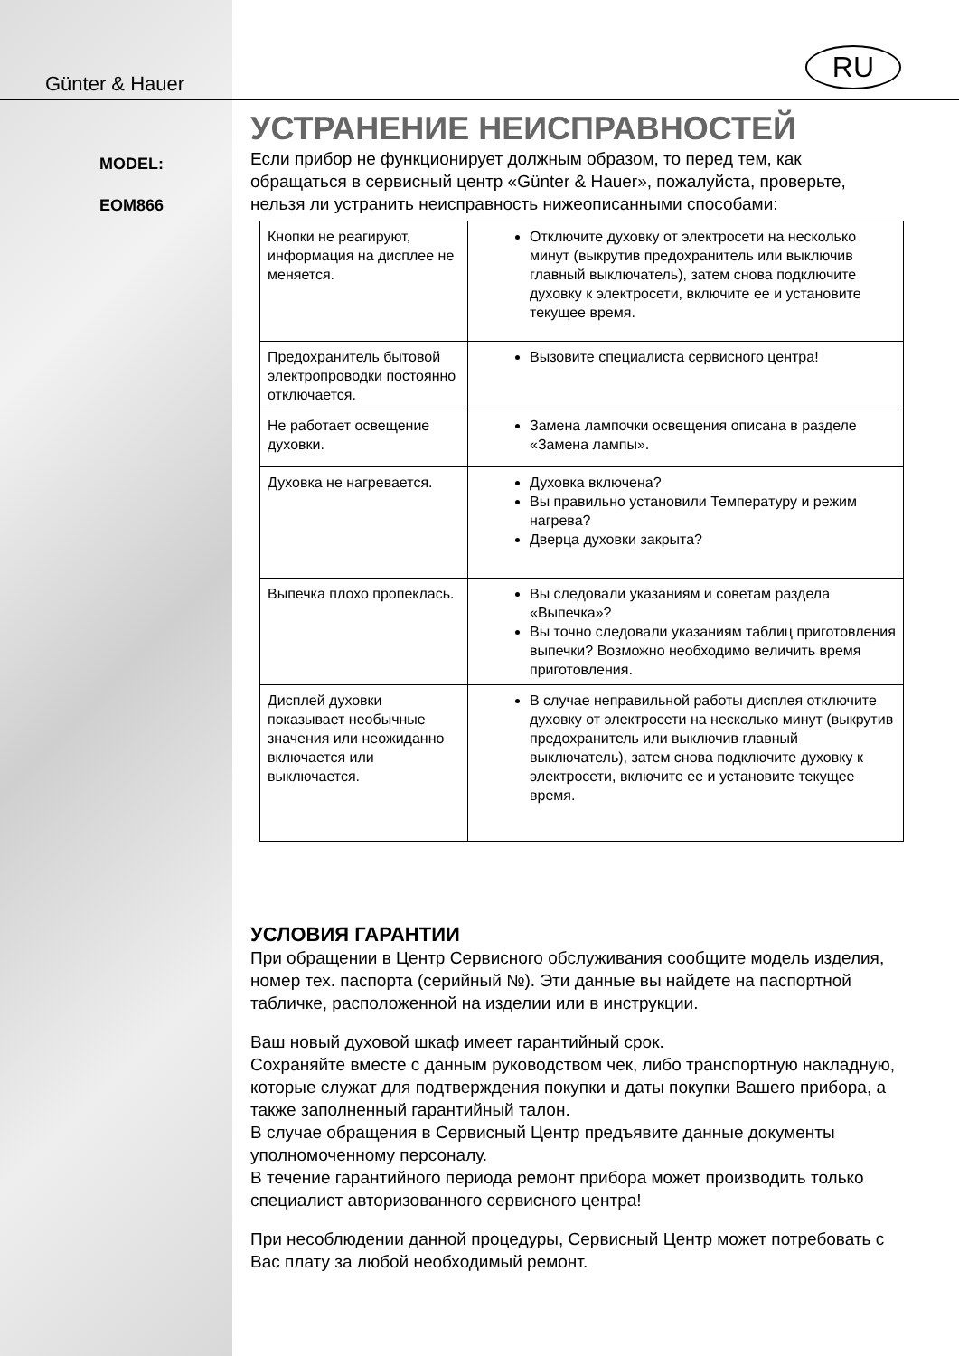Günter & Hauer
MODEL:
EOM866
RU
УСТРАНЕНИЕ НЕИСПРАВНОСТЕЙ
Если прибор не функционирует должным образом, то перед тем, как обращаться в сервисный центр «Günter & Hauer», пожалуйста, проверьте, нельзя ли устранить неисправность нижеописанными способами:
| Кнопки не реагируют, информация на дисплее не меняется. | Отключите духовку от электросети на несколько минут (выкрутив предохранитель или выключив главный выключатель), затем снова подключите духовку к электросети, включите ее и установите текущее время. |
| Предохранитель бытовой электропроводки постоянно отключается. | Вызовите специалиста сервисного центра! |
| Не работает освещение духовки. | Замена лампочки освещения описана в разделе «Замена лампы». |
| Духовка не нагревается. | Духовка включена? Вы правильно установили Температуру и режим нагрева? Дверца духовки закрыта? |
| Выпечка плохо пропеклась. | Вы следовали указаниям и советам раздела «Выпечка»? Вы точно следовали указаниям таблиц приготовления выпечки? Возможно необходимо величить время приготовления. |
| Дисплей духовки показывает необычные значения или неожиданно включается или выключается. | В случае неправильной работы дисплея отключите духовку от электросети на несколько минут (выкрутив предохранитель или выключив главный выключатель), затем снова подключите духовку к электросети, включите ее и установите текущее время. |
УСЛОВИЯ ГАРАНТИИ
При обращении в Центр Сервисного обслуживания сообщите модель изделия, номер тех. паспорта (серийный №). Эти данные вы найдете на паспортной табличке, расположенной на изделии или в инструкции.
Ваш новый духовой шкаф имеет гарантийный срок.
Сохраняйте вместе с данным руководством чек, либо транспортную накладную, которые служат для подтверждения покупки и даты покупки Вашего прибора, а также заполненный гарантийный талон.
В случае обращения в Сервисный Центр предъявите данные документы уполномоченному персоналу.
В течение гарантийного периода ремонт прибора может производить только специалист авторизованного сервисного центра!
При несоблюдении данной процедуры, Сервисный Центр может потребовать с Вас плату за любой необходимый ремонт.